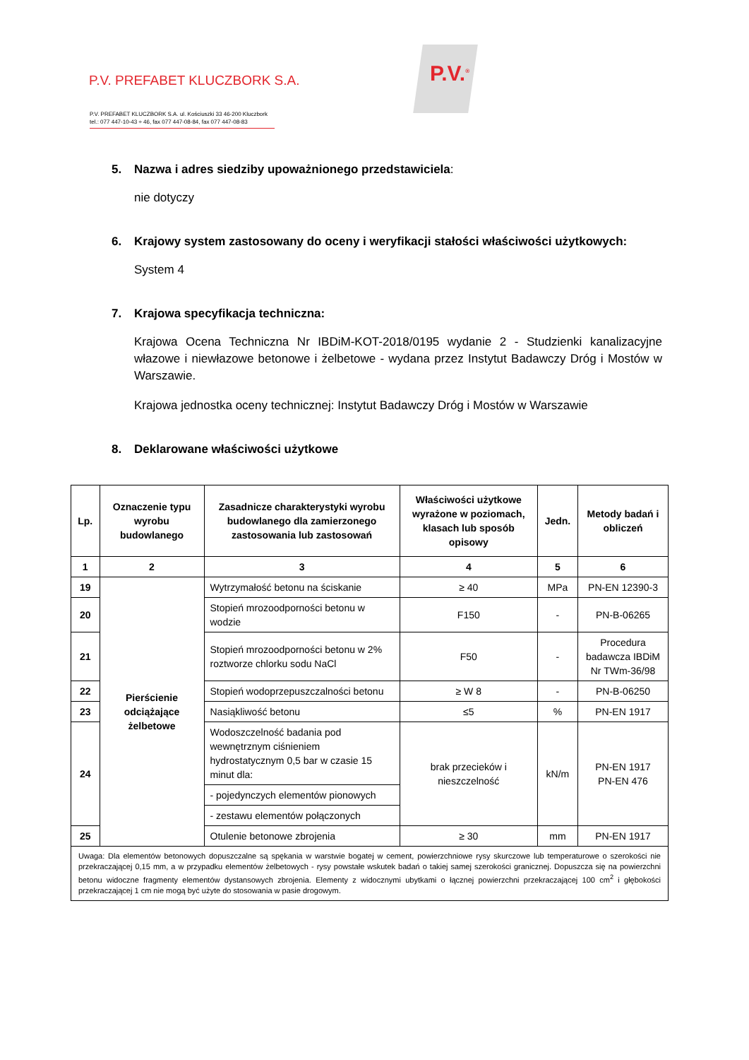P.V. PREFABET KLUCZBORK S.A.
P.V. PREFABET KLUCZBORK S.A. ul. Kościuszki 33 46-200 Kluczbork
tel.: 077 447-10-43 ÷ 46, fax 077 447-08-84, fax 077 447-08-83
P.V.<sup>®</sup>
5. Nazwa i adres siedziby upoważnionego przedstawiciela:
nie dotyczy
6. Krajowy system zastosowany do oceny i weryfikacji stałości właściwości użytkowych:
System 4
7. Krajowa specyfikacja techniczna:
Krajowa Ocena Techniczna Nr IBDiM-KOT-2018/0195 wydanie 2 - Studzienki kanalizacyjne włazowe i niewłazowe betonowe i żelbetowe - wydana przez Instytut Badawczy Dróg i Mostów w Warszawie.
Krajowa jednostka oceny technicznej: Instytut Badawczy Dróg i Mostów w Warszawie
8. Deklarowane właściwości użytkowe
| Lp. | Oznaczenie typu wyrobu budowlanego | Zasadnicze charakterystyki wyrobu budowlanego dla zamierzonego zastosowania lub zastosowań | Właściwości użytkowe wyrażone w poziomach, klasach lub sposób opisowy | Jedn. | Metody badań i obliczeń |
| --- | --- | --- | --- | --- | --- |
| 1 | 2 | 3 | 4 | 5 | 6 |
| 19 | Pierścienie odciążające żelbetowe | Wytrzymałość betonu na ściskanie | ≥ 40 | MPa | PN-EN 12390-3 |
| 20 | | Stopień mrozoodporności betonu w wodzie | F150 | - | PN-B-06265 |
| 21 | | Stopień mrozoodporności betonu w 2% roztworze chlorku sodu NaCl | F50 | - | Procedura badawcza IBDiM Nr TWm-36/98 |
| 22 | | Stopień wodoprzepuszczalności betonu | ≥ W 8 | - | PN-B-06250 |
| 23 | | Nasiąkliwość betonu | ≤5 | % | PN-EN 1917 |
| 24 | | Wodoszczelność badania pod wewnętrznym ciśnieniem hydrostatycznym 0,5 bar w czasie 15 minut dla: | brak przecieków i nieszczelność | kN/m | PN-EN 1917 PN-EN 476 |
| | | - pojedynczych elementów pionowych | | | |
| | | - zestawu elementów połączonych | | | |
| 25 | | Otulenie betonowe zbrojenia | ≥ 30 | mm | PN-EN 1917 |
| Uwaga: Dla elementów betonowych dopuszczalne są spękania w warstwie bogatej w cement, powierzchniowe rysy skurczowe lub temperaturowe o szerokości nie przekraczającej 0,15 mm, a w przypadku elementów żelbetowych - rysy powstałe wskutek badań o takiej samej szerokości granicznej. Dopuszcza się na powierzchni betonu widoczne fragmenty elementów dystansowych zbrojenia. Elementy z widocznymi ubytkami o łącznej powierzchni przekraczającej 100 cm<sup>2</sup> i głębokości przekraczającej 1 cm nie mogą być użyte do stosowania w pasie drogowym. | | | | | |